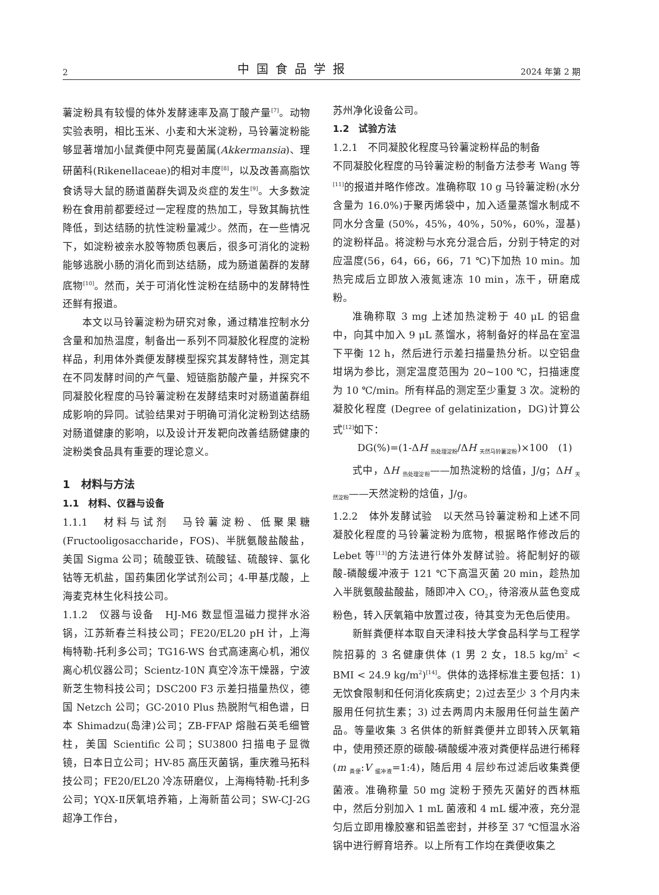2 中国食品学报 2024 年第 2 期
薯淀粉具有较慢的体外发酵速率及高丁酸产量<sup>[7]</sup>。动物实验表明，相比玉米、小麦和大米淀粉，马铃薯淀粉能够显著增加小鼠粪便中阿克曼菌属(Akkermansia)、理研菌科(Rikenellaceae)的相对丰度<sup>[8]</sup>，以及改善高脂饮食诱导大鼠的肠道菌群失调及炎症的发生<sup>[9]</sup>。大多数淀粉在食用前都要经过一定程度的热加工，导致其酶抗性降低，到达结肠的抗性淀粉量减少。然而，在一些情况下，如淀粉被亲水胶等物质包裹后，很多可消化的淀粉能够逃脱小肠的消化而到达结肠，成为肠道菌群的发酵底物<sup>[10]</sup>。然而，关于可消化性淀粉在结肠中的发酵特性还鲜有报道。
本文以马铃薯淀粉为研究对象，通过精准控制水分含量和加热温度，制备出一系列不同凝胶化程度的淀粉样品，利用体外粪便发酵模型探究其发酵特性，测定其在不同发酵时间的产气量、短链脂肪酸产量，并探究不同凝胶化程度的马铃薯淀粉在发酵结束时对肠道菌群组成影响的异同。试验结果对于明确可消化淀粉到达结肠对肠道健康的影响，以及设计开发靶向改善结肠健康的淀粉类食品具有重要的理论意义。
1　材料与方法
1.1　材料、仪器与设备
1.1.1　材料与试剂　马铃薯淀粉、低聚果糖(Fructooligosaccharide，FOS)、半胱氨酸盐酸盐，美国 Sigma 公司；硫酸亚铁、硫酸锰、硫酸锌、氯化钴等无机盐，国药集团化学试剂公司；4-甲基戊酸，上海麦克林生化科技公司。
1.1.2　仪器与设备　HJ-M6 数显恒温磁力搅拌水浴锅，江苏新春兰科技公司；FE20/EL20 pH 计，上海梅特勒-托利多公司；TG16-WS 台式高速离心机，湘仪离心机仪器公司；Scientz-10N 真空冷冻干燥器，宁波新芝生物科技公司；DSC200 F3 示差扫描量热仪，德国 Netzch 公司；GC-2010 Plus 热脱附气相色谱，日本 Shimadzu(岛津)公司；ZB-FFAP 熔融石英毛细管柱，美国 Scientific 公司；SU3800 扫描电子显微镜，日本日立公司；HV-85 高压灭菌锅，重庆雅马拓科技公司；FE20/EL20 冷冻研磨仪，上海梅特勒-托利多公司；YQX-Ⅱ厌氧培养箱，上海新苗公司；SW-CJ-2G 超净工作台，
苏州净化设备公司。
1.2　试验方法
1.2.1　不同凝胶化程度马铃薯淀粉样品的制备
不同凝胶化程度的马铃薯淀粉的制备方法参考 Wang 等<sup>[11]</sup>的报道并略作修改。准确称取 10 g 马铃薯淀粉(水分含量为 16.0%)于聚丙烯袋中，加入适量蒸馏水制成不同水分含量 (50%，45%，40%，50%，60%，湿基)的淀粉样品。将淀粉与水充分混合后，分别于特定的对应温度(56，64，66，66，71 ℃)下加热 10 min。加热完成后立即放入液氮速冻 10 min，冻干，研磨成粉。
准确称取 3 mg 上述加热淀粉于 40 μL 的铝盘中，向其中加入 9 μL 蒸馏水，将制备好的样品在室温下平衡 12 h，然后进行示差扫描量热分析。以空铝盘坩埚为参比，测定温度范围为 20~100 ℃，扫描速度为 10 ℃/min。所有样品的测定至少重复 3 次。淀粉的凝胶化程度 (Degree of gelatinization，DG)计算公式<sup>[12]</sup>如下：
DG(%)=(1-ΔH <sub>热处理淀粉</sub>/ΔH <sub>天然马铃薯淀粉</sub>)×100　(1)
式中，ΔH <sub>热处理淀粉</sub>——加热淀粉的焓值，J/g；ΔH <sub>天然淀粉</sub>——天然淀粉的焓值，J/g。
1.2.2　体外发酵试验　以天然马铃薯淀粉和上述不同凝胶化程度的马铃薯淀粉为底物，根据略作修改后的 Lebet 等<sup>[13]</sup>的方法进行体外发酵试验。将配制好的碳酸-磷酸缓冲液于 121 ℃下高温灭菌 20 min，趁热加入半胱氨酸盐酸盐，随即冲入 CO<sub>2</sub>，待溶液从蓝色变成粉色，转入厌氧箱中放置过夜，待其变为无色后使用。
新鲜粪便样本取自天津科技大学食品科学与工程学院招募的 3 名健康供体 (1 男 2 女，18.5 kg/m<sup>2</sup> < BMI < 24.9 kg/m<sup>2</sup>)<sup>[14]</sup>。供体的选择标准主要包括：1)无饮食限制和任何消化疾病史；2)过去至少 3 个月内未服用任何抗生素；3) 过去两周内未服用任何益生菌产品。等量收集 3 名供体的新鲜粪便并立即转入厌氧箱中，使用预还原的碳酸-磷酸缓冲液对粪便样品进行稀释 (m <sub>粪便</sub>:V <sub>缓冲液</sub>=1:4)，随后用 4 层纱布过滤后收集粪便菌液。准确称量 50 mg 淀粉于预先灭菌好的西林瓶中，然后分别加入 1 mL 菌液和 4 mL 缓冲液，充分混匀后立即用橡胶塞和铝盖密封，并移至 37 ℃恒温水浴锅中进行孵育培养。以上所有工作均在粪便收集之